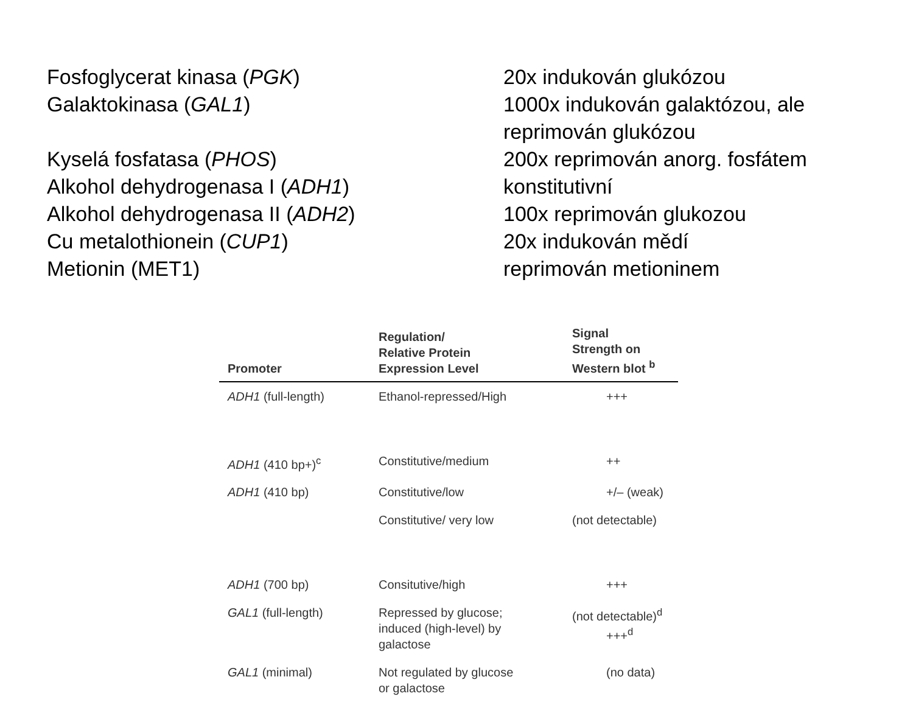| Fosfoglycerat kinasa ( PGK ) | 20x indukován glukózou |
| Galaktokinasa ( GAL1 ) | 1000x indukován galaktózou, ale reprimován glukózou |
| Kyselá fosfatasa ( PHOS ) | 200x reprimován anorg. fosfátem |
| Alkohol dehydrogenasa I ( ADH1 ) | konstitutivní |
| Alkohol dehydrogenasa II ( ADH2 ) | 100x reprimován glukozou |
| Cu metalothionein ( CUP1 ) | 20x indukován mědí |
| Metionin (MET1) | reprimován metioninem |
| Promoter | Regulation/ Relative Protein Expression Level | Signal Strength on Western blot <sup>b</sup> |
| --- | --- | --- |
| ADH1 (full-length) | Ethanol-repressed/High | +++ |
| ADH1 (410 bp+)<sup>c</sup> | Constitutive/medium | ++ |
| ADH1 (410 bp) | Constitutive/low | +/– (weak) |
| | Constitutive/ very low | (not detectable) |
| ADH1 (700 bp) | Consitutive/high | +++ |
| GAL1 (full-length) | Repressed by glucose; induced (high-level) by galactose | (not detectable)<sup>d</sup> +++<sup>d</sup> |
| GAL1 (minimal) | Not regulated by glucose or galactose | (no data) |